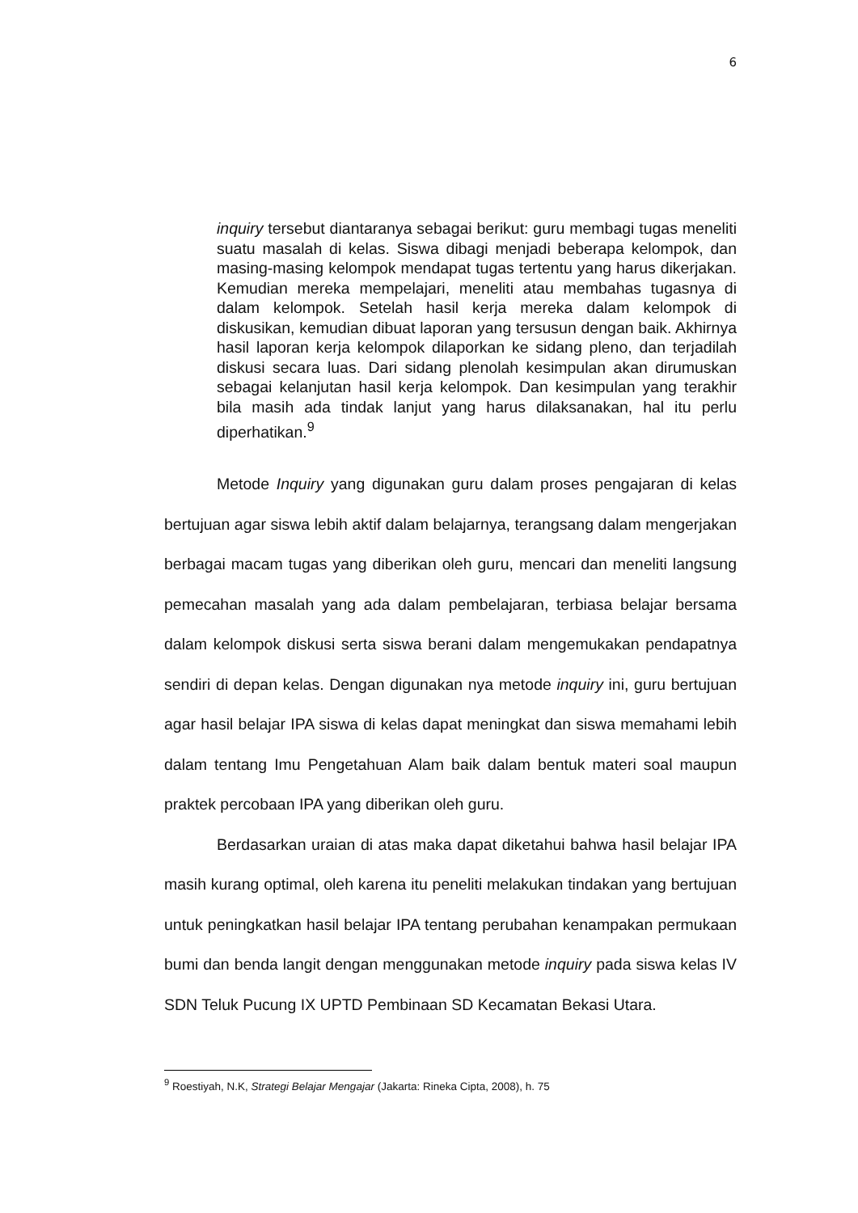6
inquiry tersebut diantaranya sebagai berikut: guru membagi tugas meneliti suatu masalah di kelas. Siswa dibagi menjadi beberapa kelompok, dan masing-masing kelompok mendapat tugas tertentu yang harus dikerjakan. Kemudian mereka mempelajari, meneliti atau membahas tugasnya di dalam kelompok. Setelah hasil kerja mereka dalam kelompok di diskusikan, kemudian dibuat laporan yang tersusun dengan baik. Akhirnya hasil laporan kerja kelompok dilaporkan ke sidang pleno, dan terjadilah diskusi secara luas. Dari sidang plenolah kesimpulan akan dirumuskan sebagai kelanjutan hasil kerja kelompok. Dan kesimpulan yang terakhir bila masih ada tindak lanjut yang harus dilaksanakan, hal itu perlu diperhatikan.<sup>9</sup>
Metode Inquiry yang digunakan guru dalam proses pengajaran di kelas bertujuan agar siswa lebih aktif dalam belajarnya, terangsang dalam mengerjakan berbagai macam tugas yang diberikan oleh guru, mencari dan meneliti langsung pemecahan masalah yang ada dalam pembelajaran, terbiasa belajar bersama dalam kelompok diskusi serta siswa berani dalam mengemukakan pendapatnya sendiri di depan kelas. Dengan digunakan nya metode inquiry ini, guru bertujuan agar hasil belajar IPA siswa di kelas dapat meningkat dan siswa memahami lebih dalam tentang Imu Pengetahuan Alam baik dalam bentuk materi soal maupun praktek percobaan IPA yang diberikan oleh guru.
Berdasarkan uraian di atas maka dapat diketahui bahwa hasil belajar IPA masih kurang optimal, oleh karena itu peneliti melakukan tindakan yang bertujuan untuk peningkatkan hasil belajar IPA tentang perubahan kenampakan permukaan bumi dan benda langit dengan menggunakan metode inquiry pada siswa kelas IV SDN Teluk Pucung IX UPTD Pembinaan SD Kecamatan Bekasi Utara.
<sup>9</sup> Roestiyah, N.K, Strategi Belajar Mengajar (Jakarta: Rineka Cipta, 2008), h. 75